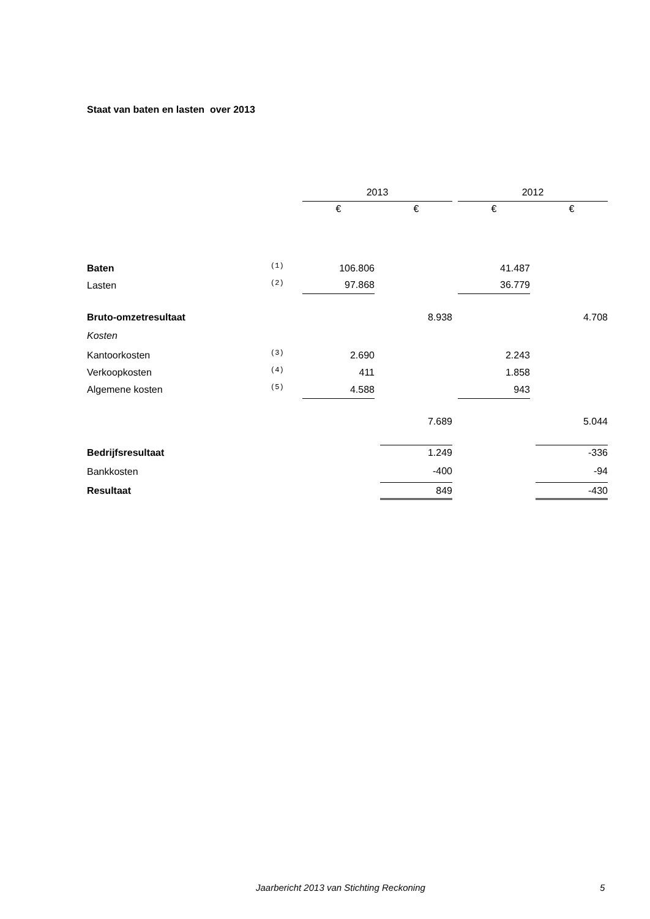Staat van baten en lasten over 2013
| | | 2013 | | | | 2012 | | |
| --- | --- | --- | --- | --- | --- | --- | --- | --- |
| | | € | | € | | € | | € |
| Baten | (1) | 106.806 | | | | 41.487 | | |
| Lasten | (2) | 97.868 | | | | 36.779 | | |
| Bruto-omzetresultaat | | | | 8.938 | | | | 4.708 |
| Kosten | | | | | | | | |
| Kantoorkosten | (3) | 2.690 | | | | 2.243 | | |
| Verkoopkosten | (4) | 411 | | | | 1.858 | | |
| Algemene kosten | (5) | 4.588 | | | | 943 | | |
| | | | | 7.689 | | | | 5.044 |
| Bedrijfsresultaat | | | | 1.249 | | | | -336 |
| Bankkosten | | | | -400 | | | | -94 |
| Resultaat | | | | 849 | | | | -430 |
Jaarbericht 2013 van Stichting Reckoning 5